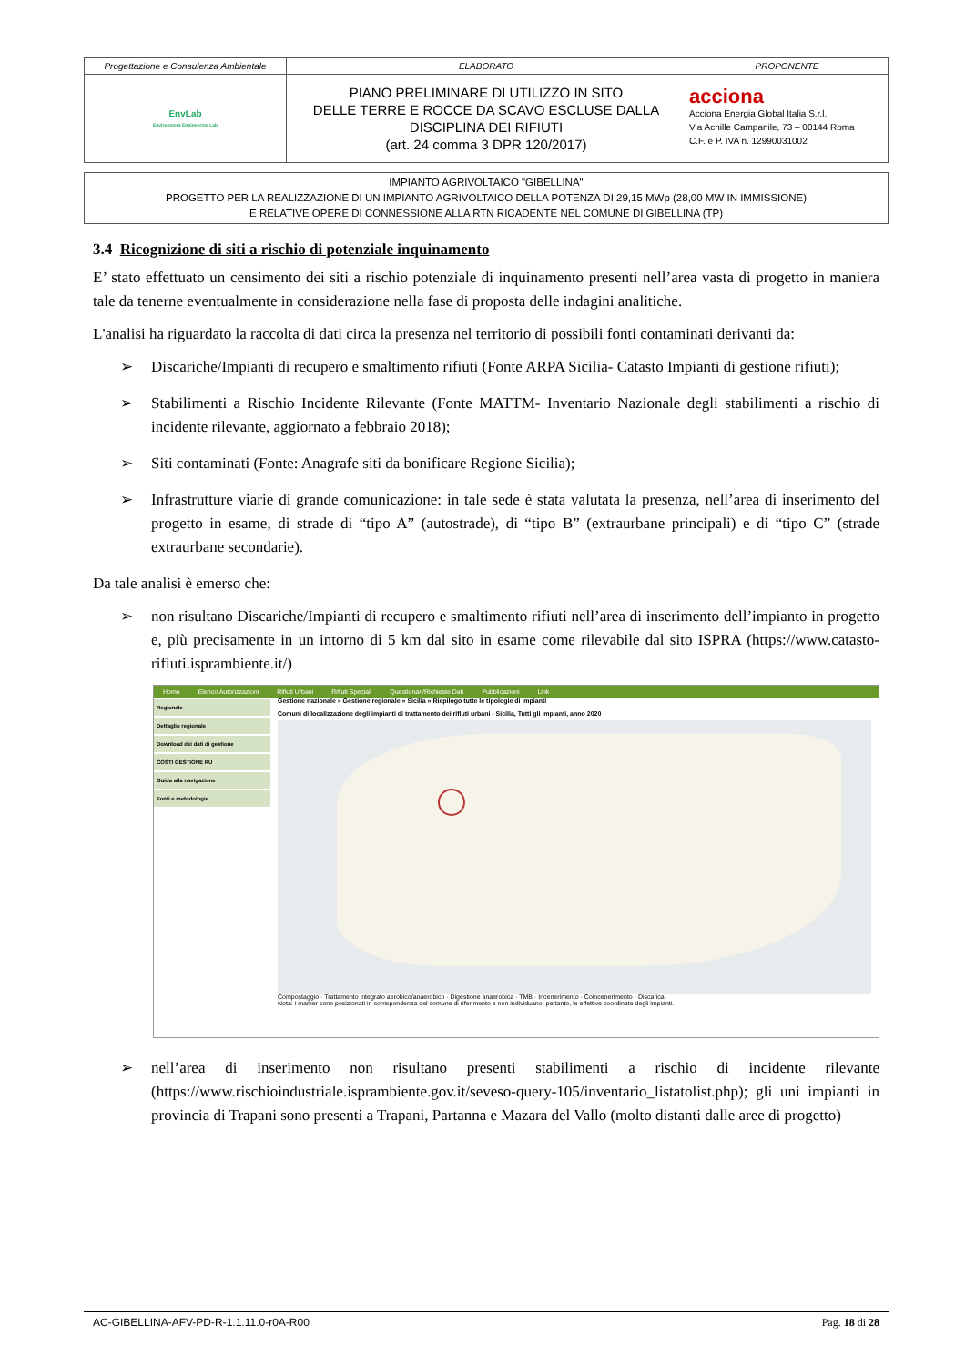| Progettazione e Consulenza Ambientale | ELABORATO | PROPONENTE |
| EnvLab Environment Engineering Lab | PIANO PRELIMINARE DI UTILIZZO IN SITO DELLE TERRE E ROCCE DA SCAVO ESCLUSE DALLA DISCIPLINA DEI RIFIUTI (art. 24 comma 3 DPR 120/2017) | acciona Acciona Energia Global Italia S.r.l. Via Achille Campanile, 73 – 00144 Roma C.F. e P. IVA n. 12990031002 |
IMPIANTO AGRIVOLTAICO "GIBELLINA"
PROGETTO PER LA REALIZZAZIONE DI UN IMPIANTO AGRIVOLTAICO DELLA POTENZA DI 29,15 MWp (28,00 MW IN IMMISSIONE)
E RELATIVE OPERE DI CONNESSIONE ALLA RTN RICADENTE NEL COMUNE DI GIBELLINA (TP)
3.4 Ricognizione di siti a rischio di potenziale inquinamento
E’ stato effettuato un censimento dei siti a rischio potenziale di inquinamento presenti nell’area vasta di progetto in maniera tale da tenerne eventualmente in considerazione nella fase di proposta delle indagini analitiche.
L'analisi ha riguardato la raccolta di dati circa la presenza nel territorio di possibili fonti contaminati derivanti da:
➢ Discariche/Impianti di recupero e smaltimento rifiuti (Fonte ARPA Sicilia- Catasto Impianti di gestione rifiuti);
➢ Stabilimenti a Rischio Incidente Rilevante (Fonte MATTM- Inventario Nazionale degli stabilimenti a rischio di incidente rilevante, aggiornato a febbraio 2018);
➢ Siti contaminati (Fonte: Anagrafe siti da bonificare Regione Sicilia);
➢ Infrastrutture viarie di grande comunicazione: in tale sede è stata valutata la presenza, nell’area di inserimento del progetto in esame, di strade di “tipo A” (autostrade), di “tipo B” (extraurbane principali) e di “tipo C” (strade extraurbane secondarie).
Da tale analisi è emerso che:
➢ non risultano Discariche/Impianti di recupero e smaltimento rifiuti nell’area di inserimento dell’impianto in progetto e, più precisamente in un intorno di 5 km dal sito in esame come rilevabile dal sito ISPRA (https://www.catasto-rifiuti.isprambiente.it/)
Home Elenco Autorizzazioni Rifiuti Urbani Rifiuti Speciali Questionari/Richieste Dati Pubblicazioni Link
Regionale
Dettaglio regionale
Download dei dati di gestione
COSTI GESTIONE RU
Guida alla navigazione
Fonti e metodologie
Gestione nazionale » Gestione regionale » Sicilia » Riepilogo tutte le tipologie di impianti
Comuni di localizzazione degli impianti di trattamento dei rifiuti urbani - Sicilia, Tutti gli impianti, anno 2020
Compostaggio · Trattamento integrato aerobico/anaerobico · Digestione anaerobica · TMB · Incenerimento · Coincenerimento · Discarica.
Nota: i marker sono posizionati in corrispondenza del comune di riferimento e non individuano, pertanto, le effettive coordinate degli impianti.
➢ nell’area di inserimento non risultano presenti stabilimenti a rischio di incidente rilevante (https://www.rischioindustriale.isprambiente.gov.it/seveso-query-105/inventario_listatolist.php); gli uni impianti in provincia di Trapani sono presenti a Trapani, Partanna e Mazara del Vallo (molto distanti dalle aree di progetto)
AC-GIBELLINA-AFV-PD-R-1.1.11.0-r0A-R00 Pag. 18 di 28